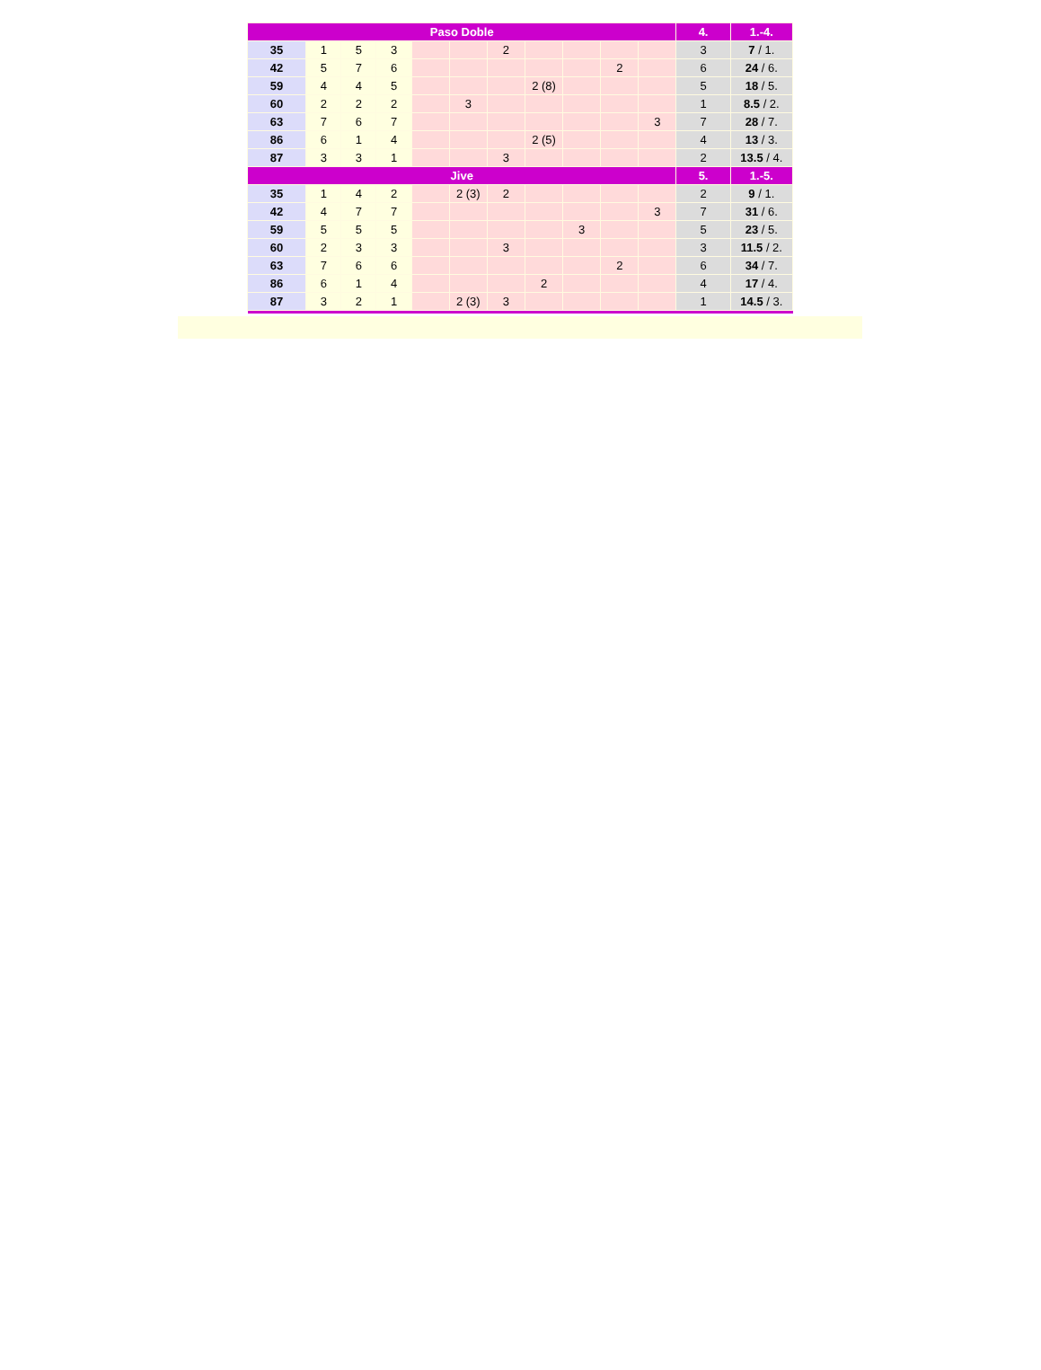| Paso Doble | | | | | | | | | | | 4. | 1.-4. |
| --- | --- | --- | --- | --- | --- | --- | --- | --- | --- | --- | --- | --- |
| 35 | 1 | 5 | 3 | | | 2 | | | | | 3 | 7 / 1. |
| 42 | 5 | 7 | 6 | | | | | | 2 | | 6 | 24 / 6. |
| 59 | 4 | 4 | 5 | | | | 2 (8) | | | | 5 | 18 / 5. |
| 60 | 2 | 2 | 2 | | 3 | | | | | | 1 | 8.5 / 2. |
| 63 | 7 | 6 | 7 | | | | | | | 3 | 7 | 28 / 7. |
| 86 | 6 | 1 | 4 | | | | 2 (5) | | | | 4 | 13 / 3. |
| 87 | 3 | 3 | 1 | | | 3 | | | | | 2 | 13.5 / 4. |
| Jive | | | | | | | | | | | 5. | 1.-5. |
| 35 | 1 | 4 | 2 | | 2 (3) | 2 | | | | | 2 | 9 / 1. |
| 42 | 4 | 7 | 7 | | | | | | | 3 | 7 | 31 / 6. |
| 59 | 5 | 5 | 5 | | | | | 3 | | | 5 | 23 / 5. |
| 60 | 2 | 3 | 3 | | | 3 | | | | | 3 | 11.5 / 2. |
| 63 | 7 | 6 | 6 | | | | | | 2 | | 6 | 34 / 7. |
| 86 | 6 | 1 | 4 | | | | 2 | | | | 4 | 17 / 4. |
| 87 | 3 | 2 | 1 | | 2 (3) | 3 | | | | | 1 | 14.5 / 3. |